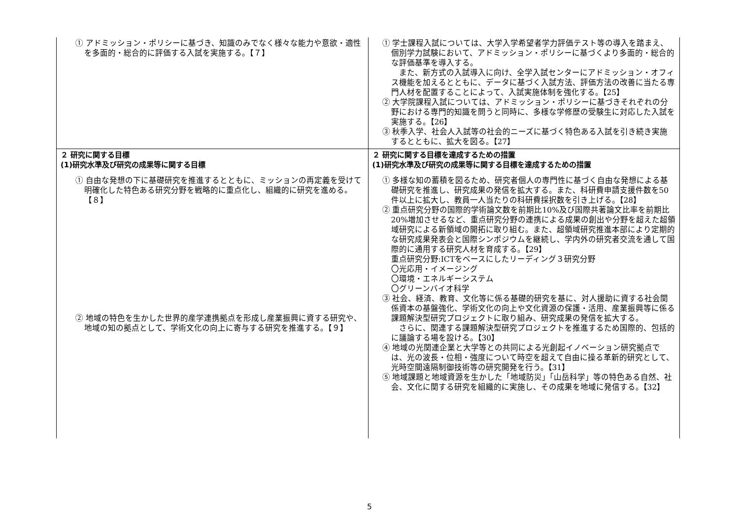| ① アドミッション・ポリシーに基づき、知識のみでなく様々な能力や意欲・適性を多面的・総合的に評価する入試を実施する。【７】 | ① 学士課程入試については、大学入学希望者学力評価テスト等の導入を踏まえ、個別学力試験において、アドミッション・ポリシーに基づくより多面的・総合的な評価基準を導入する。 また、新方式の入試導入に向け、全学入試センターにアドミッション・オフィス機能を加えるとともに、データに基づく入試方法、評価方法の改善に当たる専門人材を配置することによって、入試実施体制を強化する。【25】 ② 大学院課程入試については、アドミッション・ポリシーに基づきそれぞれの分野における専門的知識を問うと同時に、多様な学修歴の受験生に対応した入試を実施する。【26】 ③ 秋季入学、社会人入試等の社会的ニーズに基づく特色ある入試を引き続き実施するとともに、拡大を図る。【27】 |
| ２ 研究に関する目標 (1)研究水準及び研究の成果等に関する目標 ① 自由な発想の下に基礎研究を推進するとともに、ミッションの再定義を受けて明確化した特色ある研究分野を戦略的に重点化し、組織的に研究を進める。【８】 ② 地域の特色を生かした世界的産学連携拠点を形成し産業振興に資する研究や、地域の知の拠点として、学術文化の向上に寄与する研究を推進する。【９】 | ２ 研究に関する目標を達成するための措置 (1)研究水準及び研究の成果等に関する目標を達成するための措置 ① 多様な知の蓄積を図るため、研究者個人の専門性に基づく自由な発想による基礎研究を推進し、研究成果の発信を拡大する。また、科研費申請支援件数を50件以上に拡大し、教員一人当たりの科研費採択数を引き上げる。【28】 ② 重点研究分野の国際的学術論文数を前期比10%及び国際共著論文比率を前期比20%増加させるなど、重点研究分野の連携による成果の創出や分野を超えた超領域研究による新領域の開拓に取り組む。また、超領域研究推進本部により定期的な研究成果発表会と国際シンポジウムを継続し、学内外の研究者交流を通して国際的に通用する研究人材を育成する。【29】 重点研究分野:ICTをベースにしたリーディング３研究分野 〇光応用・イメージング 〇環境・エネルギーシステム 〇グリーンバイオ科学 ③ 社会、経済、教育、文化等に係る基礎的研究を基に、対人援助に資する社会関係資本の基盤強化、学術文化の向上や文化資源の保護・活用、産業振興等に係る課題解決型研究プロジェクトに取り組み、研究成果の発信を拡大する。 さらに、関連する課題解決型研究プロジェクトを推進するため国際的、包括的に議論する場を設ける。【30】 ④ 地域の光関連企業と大学等との共同による光創起イノベーション研究拠点では、光の波長・位相・強度について時空を超えて自由に操る革新的研究として、光時空間遠隔制御技術等の研究開発を行う。【31】 ⑤ 地域課題と地域資源を生かした「地域防災」「山岳科学」等の特色ある自然、社会、文化に関する研究を組織的に実施し、その成果を地域に発信する。【32】 |
5